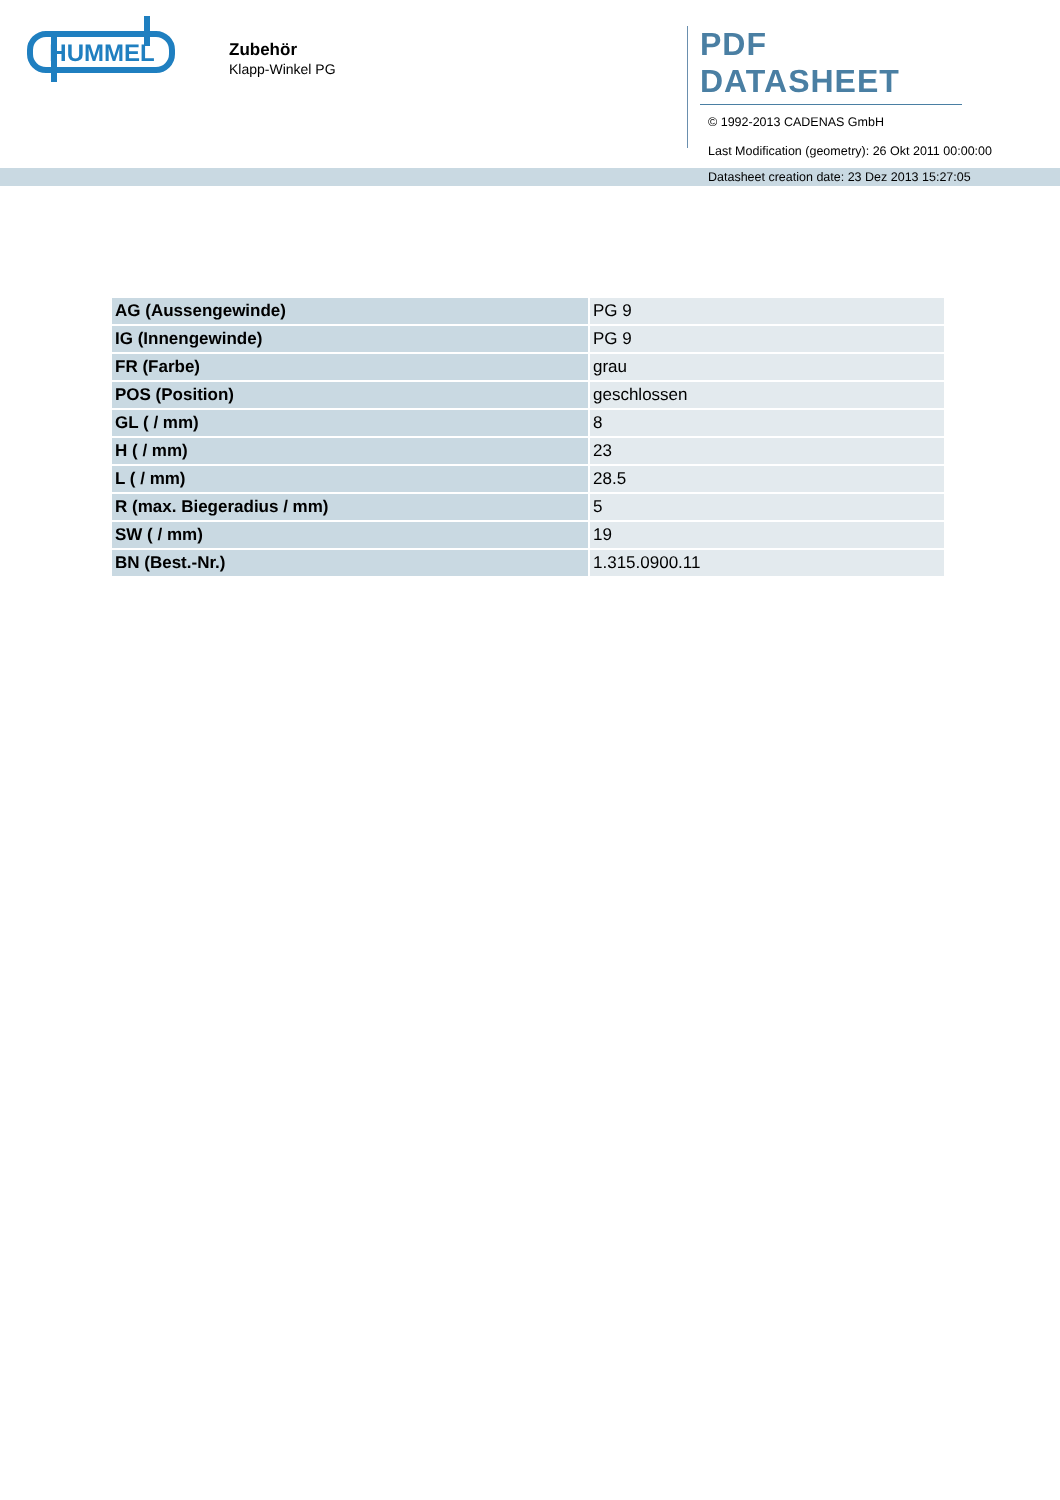HUMMEL
Zubehör
Klapp-Winkel PG
PDF DATASHEET
© 1992-2013 CADENAS GmbH
Last Modification (geometry): 26 Okt 2011 00:00:00
Datasheet creation date: 23 Dez 2013 15:27:05
| AG (Aussengewinde) | PG 9 |
| IG (Innengewinde) | PG 9 |
| FR (Farbe) | grau |
| POS (Position) | geschlossen |
| GL ( / mm) | 8 |
| H ( / mm) | 23 |
| L ( / mm) | 28.5 |
| R (max. Biegeradius / mm) | 5 |
| SW ( / mm) | 19 |
| BN (Best.-Nr.) | 1.315.0900.11 |